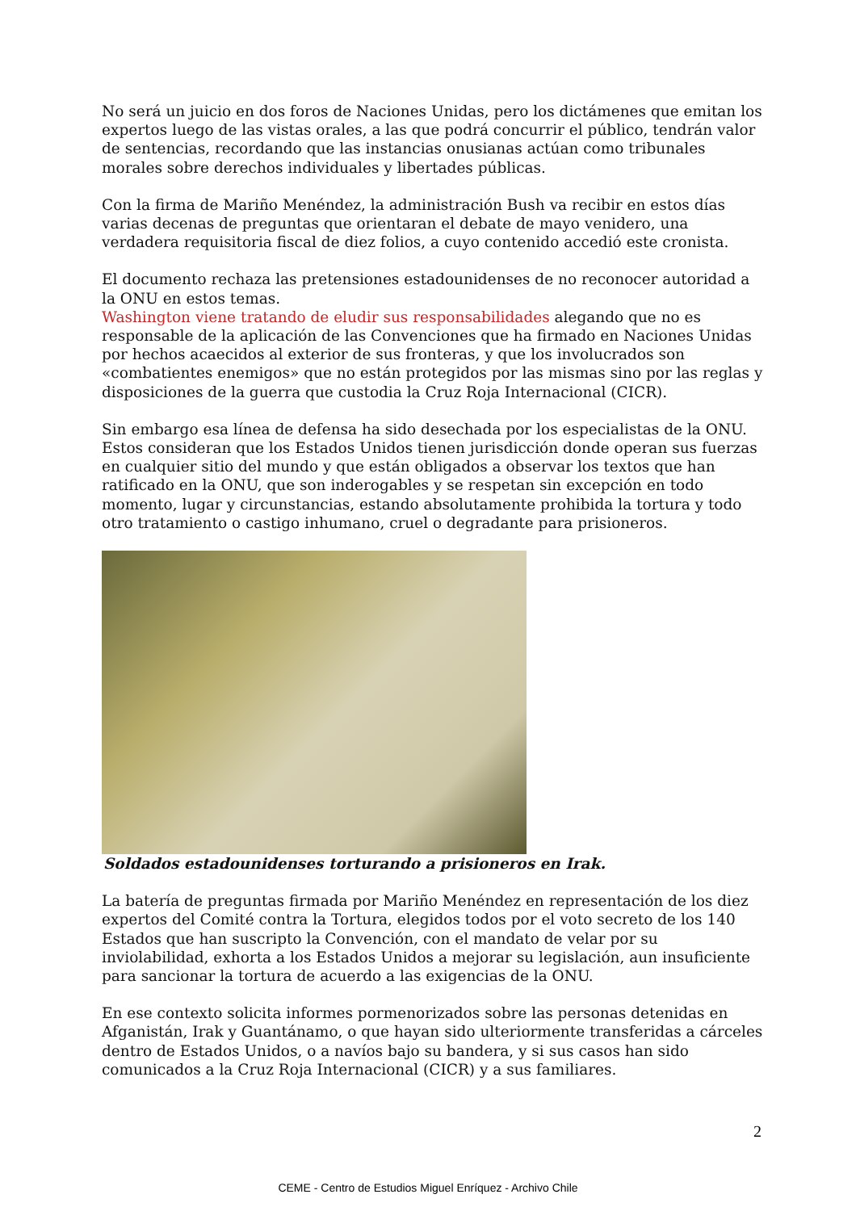No será un juicio en dos foros de Naciones Unidas, pero los dictámenes que emitan los expertos luego de las vistas orales, a las que podrá concurrir el público, tendrán valor de sentencias, recordando que las instancias onusianas actúan como tribunales morales sobre derechos individuales y libertades públicas.
Con la firma de Mariño Menéndez, la administración Bush va recibir en estos días varias decenas de preguntas que orientaran el debate de mayo venidero, una verdadera requisitoria fiscal de diez folios, a cuyo contenido accedió este cronista.
El documento rechaza las pretensiones estadounidenses de no reconocer autoridad a la ONU en estos temas.
Washington viene tratando de eludir sus responsabilidades alegando que no es responsable de la aplicación de las Convenciones que ha firmado en Naciones Unidas por hechos acaecidos al exterior de sus fronteras, y que los involucrados son «combatientes enemigos» que no están protegidos por las mismas sino por las reglas y disposiciones de la guerra que custodia la Cruz Roja Internacional (CICR).
Sin embargo esa línea de defensa ha sido desechada por los especialistas de la ONU. Estos consideran que los Estados Unidos tienen jurisdicción donde operan sus fuerzas en cualquier sitio del mundo y que están obligados a observar los textos que han ratificado en la ONU, que son inderogables y se respetan sin excepción en todo momento, lugar y circunstancias, estando absolutamente prohibida la tortura y todo otro tratamiento o castigo inhumano, cruel o degradante para prisioneros.
Soldados estadounidenses torturando a prisioneros en Irak.
La batería de preguntas firmada por Mariño Menéndez en representación de los diez expertos del Comité contra la Tortura, elegidos todos por el voto secreto de los 140 Estados que han suscripto la Convención, con el mandato de velar por su inviolabilidad, exhorta a los Estados Unidos a mejorar su legislación, aun insuficiente para sancionar la tortura de acuerdo a las exigencias de la ONU.
En ese contexto solicita informes pormenorizados sobre las personas detenidas en Afganistán, Irak y Guantánamo, o que hayan sido ulteriormente transferidas a cárceles dentro de Estados Unidos, o a navíos bajo su bandera, y si sus casos han sido comunicados a la Cruz Roja Internacional (CICR) y a sus familiares.
2
CEME - Centro de Estudios Miguel Enríquez - Archivo Chile